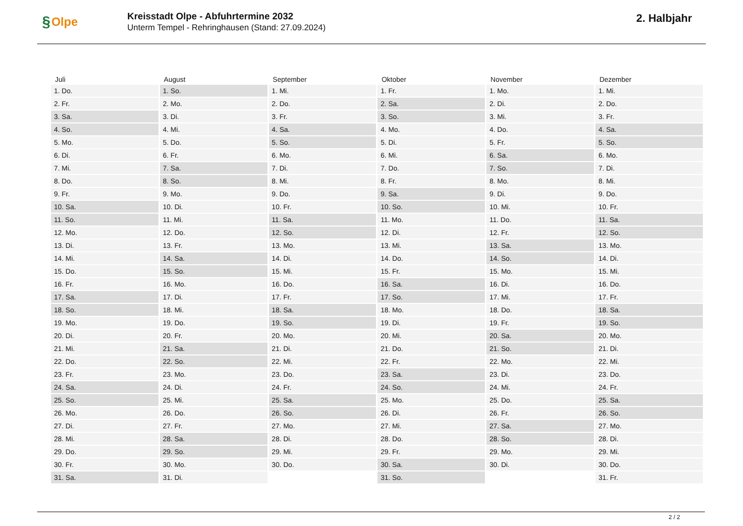§ Olpe
Kreisstadt Olpe - Abfuhrtermine 2032
Unterm Tempel - Rehringhausen (Stand: 27.09.2024)
2. Halbjahr
| Juli | August | September | Oktober | November | Dezember |
| --- | --- | --- | --- | --- | --- |
| 1. Do. | 1. So. | 1. Mi. | 1. Fr. | 1. Mo. | 1. Mi. |
| 2. Fr. | 2. Mo. | 2. Do. | 2. Sa. | 2. Di. | 2. Do. |
| 3. Sa. | 3. Di. | 3. Fr. | 3. So. | 3. Mi. | 3. Fr. |
| 4. So. | 4. Mi. | 4. Sa. | 4. Mo. | 4. Do. | 4. Sa. |
| 5. Mo. | 5. Do. | 5. So. | 5. Di. | 5. Fr. | 5. So. |
| 6. Di. | 6. Fr. | 6. Mo. | 6. Mi. | 6. Sa. | 6. Mo. |
| 7. Mi. | 7. Sa. | 7. Di. | 7. Do. | 7. So. | 7. Di. |
| 8. Do. | 8. So. | 8. Mi. | 8. Fr. | 8. Mo. | 8. Mi. |
| 9. Fr. | 9. Mo. | 9. Do. | 9. Sa. | 9. Di. | 9. Do. |
| 10. Sa. | 10. Di. | 10. Fr. | 10. So. | 10. Mi. | 10. Fr. |
| 11. So. | 11. Mi. | 11. Sa. | 11. Mo. | 11. Do. | 11. Sa. |
| 12. Mo. | 12. Do. | 12. So. | 12. Di. | 12. Fr. | 12. So. |
| 13. Di. | 13. Fr. | 13. Mo. | 13. Mi. | 13. Sa. | 13. Mo. |
| 14. Mi. | 14. Sa. | 14. Di. | 14. Do. | 14. So. | 14. Di. |
| 15. Do. | 15. So. | 15. Mi. | 15. Fr. | 15. Mo. | 15. Mi. |
| 16. Fr. | 16. Mo. | 16. Do. | 16. Sa. | 16. Di. | 16. Do. |
| 17. Sa. | 17. Di. | 17. Fr. | 17. So. | 17. Mi. | 17. Fr. |
| 18. So. | 18. Mi. | 18. Sa. | 18. Mo. | 18. Do. | 18. Sa. |
| 19. Mo. | 19. Do. | 19. So. | 19. Di. | 19. Fr. | 19. So. |
| 20. Di. | 20. Fr. | 20. Mo. | 20. Mi. | 20. Sa. | 20. Mo. |
| 21. Mi. | 21. Sa. | 21. Di. | 21. Do. | 21. So. | 21. Di. |
| 22. Do. | 22. So. | 22. Mi. | 22. Fr. | 22. Mo. | 22. Mi. |
| 23. Fr. | 23. Mo. | 23. Do. | 23. Sa. | 23. Di. | 23. Do. |
| 24. Sa. | 24. Di. | 24. Fr. | 24. So. | 24. Mi. | 24. Fr. |
| 25. So. | 25. Mi. | 25. Sa. | 25. Mo. | 25. Do. | 25. Sa. |
| 26. Mo. | 26. Do. | 26. So. | 26. Di. | 26. Fr. | 26. So. |
| 27. Di. | 27. Fr. | 27. Mo. | 27. Mi. | 27. Sa. | 27. Mo. |
| 28. Mi. | 28. Sa. | 28. Di. | 28. Do. | 28. So. | 28. Di. |
| 29. Do. | 29. So. | 29. Mi. | 29. Fr. | 29. Mo. | 29. Mi. |
| 30. Fr. | 30. Mo. | 30. Do. | 30. Sa. | 30. Di. | 30. Do. |
| 31. Sa. | 31. Di. | | 31. So. | | 31. Fr. |
2 / 2